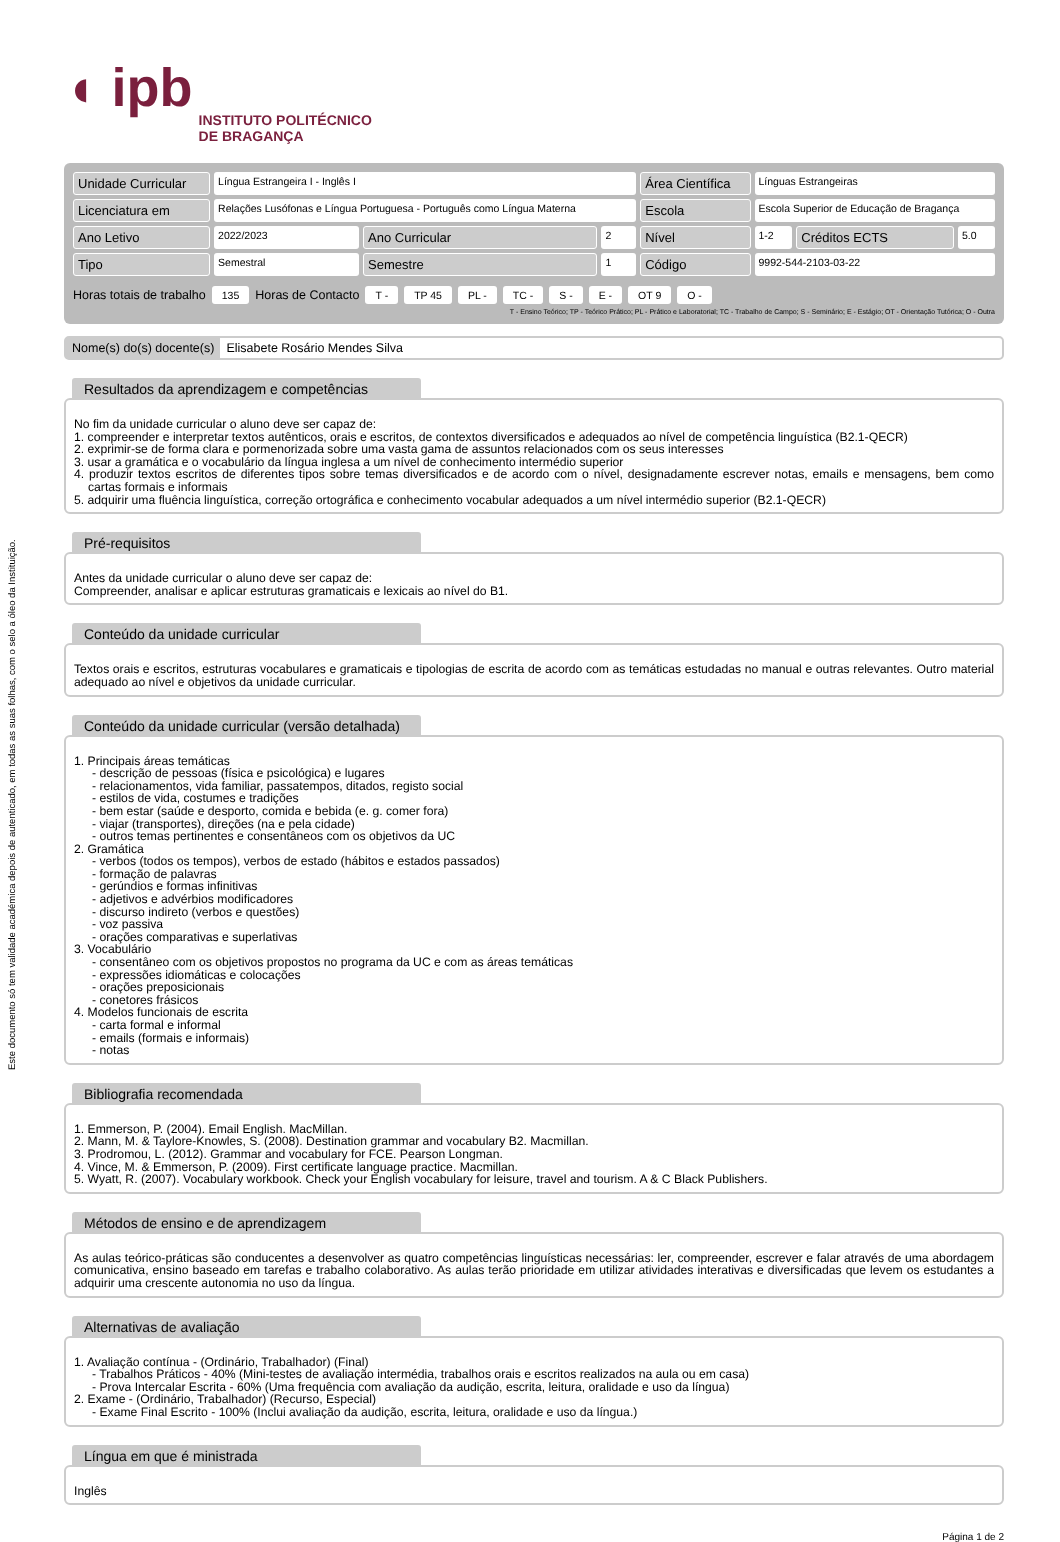Este documento só tem validade académica depois de autenticado, em todas as suas folhas, com o selo a óleo da Instituição.
◖ ipb
INSTITUTO POLITÉCNICO
DE BRAGANÇA
| Unidade Curricular | Língua Estrangeira I - Inglês I | | | Área Científica | Línguas Estrangeiras | | |
| Licenciatura em | Relações Lusófonas e Língua Portuguesa - Português como Língua Materna | | | Escola | Escola Superior de Educação de Bragança | | |
| Ano Letivo | 2022/2023 | Ano Curricular | 2 | Nível | 1-2 | Créditos ECTS | 5.0 |
| Tipo | Semestral | Semestre | 1 | Código | 9992-544-2103-03-22 | | |
Horas totais de trabalho 135 Horas de Contacto T - TP 45 PL - TC - S - E - OT 9 O -
T - Ensino Teórico; TP - Teórico Prático; PL - Prático e Laboratorial; TC - Trabalho de Campo; S - Seminário; E - Estágio; OT - Orientação Tutórica; O - Outra
Nome(s) do(s) docente(s) Elisabete Rosário Mendes Silva
Resultados da aprendizagem e competências
No fim da unidade curricular o aluno deve ser capaz de:
1. compreender e interpretar textos autênticos, orais e escritos, de contextos diversificados e adequados ao nível de competência linguística (B2.1-QECR)
2. exprimir-se de forma clara e pormenorizada sobre uma vasta gama de assuntos relacionados com os seus interesses
3. usar a gramática e o vocabulário da língua inglesa a um nível de conhecimento intermédio superior
4. produzir textos escritos de diferentes tipos sobre temas diversificados e de acordo com o nível, designadamente escrever notas, emails e mensagens, bem como cartas formais e informais
5. adquirir uma fluência linguística, correção ortográfica e conhecimento vocabular adequados a um nível intermédio superior (B2.1-QECR)
Pré-requisitos
Antes da unidade curricular o aluno deve ser capaz de:
Compreender, analisar e aplicar estruturas gramaticais e lexicais ao nível do B1.
Conteúdo da unidade curricular
Textos orais e escritos, estruturas vocabulares e gramaticais e tipologias de escrita de acordo com as temáticas estudadas no manual e outras relevantes. Outro material adequado ao nível e objetivos da unidade curricular.
Conteúdo da unidade curricular (versão detalhada)
1. Principais áreas temáticas
- descrição de pessoas (física e psicológica) e lugares
- relacionamentos, vida familiar, passatempos, ditados, registo social
- estilos de vida, costumes e tradições
- bem estar (saúde e desporto, comida e bebida (e. g. comer fora)
- viajar (transportes), direções (na e pela cidade)
- outros temas pertinentes e consentâneos com os objetivos da UC
2. Gramática
- verbos (todos os tempos), verbos de estado (hábitos e estados passados)
- formação de palavras
- gerúndios e formas infinitivas
- adjetivos e advérbios modificadores
- discurso indireto (verbos e questões)
- voz passiva
- orações comparativas e superlativas
3. Vocabulário
- consentâneo com os objetivos propostos no programa da UC e com as áreas temáticas
- expressões idiomáticas e colocações
- orações preposicionais
- conetores frásicos
4. Modelos funcionais de escrita
- carta formal e informal
- emails (formais e informais)
- notas
Bibliografia recomendada
1. Emmerson, P. (2004). Email English. MacMillan.
2. Mann, M. & Taylore-Knowles, S. (2008). Destination grammar and vocabulary B2. Macmillan.
3. Prodromou, L. (2012). Grammar and vocabulary for FCE. Pearson Longman.
4. Vince, M. & Emmerson, P. (2009). First certificate language practice. Macmillan.
5. Wyatt, R. (2007). Vocabulary workbook. Check your English vocabulary for leisure, travel and tourism. A & C Black Publishers.
Métodos de ensino e de aprendizagem
As aulas teórico-práticas são conducentes a desenvolver as quatro competências linguísticas necessárias: ler, compreender, escrever e falar através de uma abordagem comunicativa, ensino baseado em tarefas e trabalho colaborativo. As aulas terão prioridade em utilizar atividades interativas e diversificadas que levem os estudantes a adquirir uma crescente autonomia no uso da língua.
Alternativas de avaliação
1. Avaliação contínua - (Ordinário, Trabalhador) (Final)
- Trabalhos Práticos - 40% (Mini-testes de avaliação intermédia, trabalhos orais e escritos realizados na aula ou em casa)
- Prova Intercalar Escrita - 60% (Uma frequência com avaliação da audição, escrita, leitura, oralidade e uso da língua)
2. Exame - (Ordinário, Trabalhador) (Recurso, Especial)
- Exame Final Escrito - 100% (Inclui avaliação da audição, escrita, leitura, oralidade e uso da língua.)
Língua em que é ministrada
Inglês
Página 1 de 2